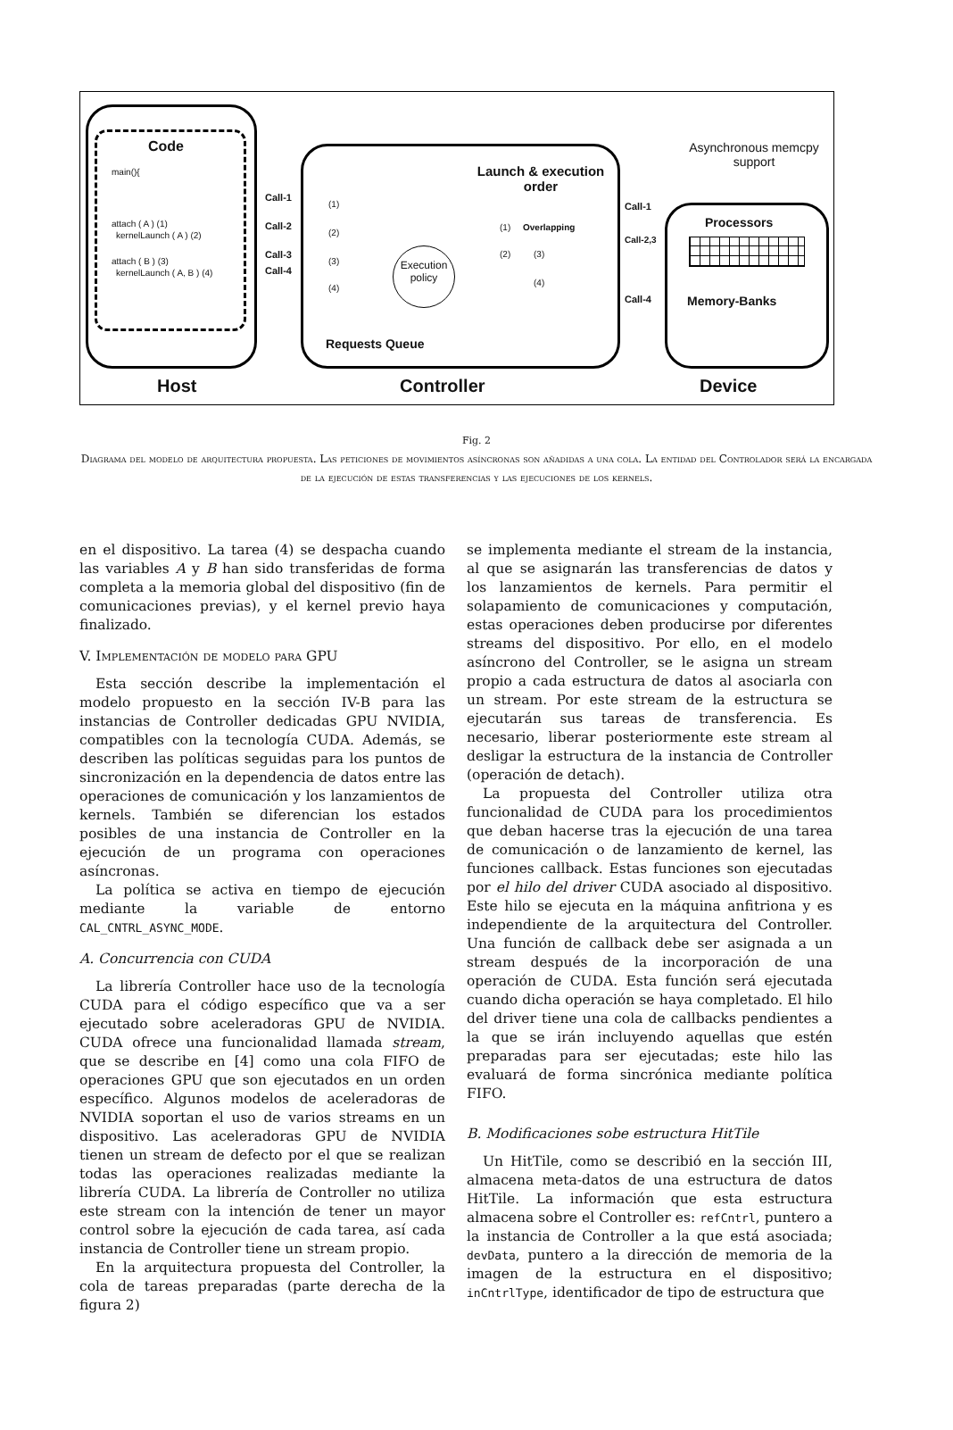Code
main(){
attach ( A ) (1)
kernelLaunch ( A ) (2)
attach ( B ) (3)
kernelLaunch ( A, B ) (4)
Call-1
Call-2
Call-3
Call-4
(1)
(2)
(3)
(4)
Execution policy
Launch & execution order
(1) Overlapping
(2) (3)
(4)
Requests Queue
Call-1
Call-2,3
Call-4
Asynchronous memcpy support
Processors
Memory-Banks
Host Controller Device
Fig. 2
Diagrama del modelo de arquitectura propuesta. Las peticiones de movimientos asíncronas son añadidas a una cola. La entidad del Controlador será la encargada de la ejecución de estas transferencias y las ejecuciones de los kernels.
en el dispositivo. La tarea (4) se despacha cuando las variables A y B han sido transferidas de forma completa a la memoria global del dispositivo (fin de comunicaciones previas), y el kernel previo haya finalizado.
V. Implementación de modelo para GPU
Esta sección describe la implementación el modelo propuesto en la sección IV-B para las instancias de Controller dedicadas GPU NVIDIA, compatibles con la tecnología CUDA. Además, se describen las políticas seguidas para los puntos de sincronización en la dependencia de datos entre las operaciones de comunicación y los lanzamientos de kernels. También se diferencian los estados posibles de una instancia de Controller en la ejecución de un programa con operaciones asíncronas.
La política se activa en tiempo de ejecución mediante la variable de entorno CAL_CNTRL_ASYNC_MODE.
A. Concurrencia con CUDA
La librería Controller hace uso de la tecnología CUDA para el código específico que va a ser ejecutado sobre aceleradoras GPU de NVIDIA. CUDA ofrece una funcionalidad llamada stream, que se describe en [4] como una cola FIFO de operaciones GPU que son ejecutados en un orden específico. Algunos modelos de aceleradoras de NVIDIA soportan el uso de varios streams en un dispositivo. Las aceleradoras GPU de NVIDIA tienen un stream de defecto por el que se realizan todas las operaciones realizadas mediante la librería CUDA. La librería de Controller no utiliza este stream con la intención de tener un mayor control sobre la ejecución de cada tarea, así cada instancia de Controller tiene un stream propio.
En la arquitectura propuesta del Controller, la cola de tareas preparadas (parte derecha de la figura 2)
se implementa mediante el stream de la instancia, al que se asignarán las transferencias de datos y los lanzamientos de kernels. Para permitir el solapamiento de comunicaciones y computación, estas operaciones deben producirse por diferentes streams del dispositivo. Por ello, en el modelo asíncrono del Controller, se le asigna un stream propio a cada estructura de datos al asociarla con un stream. Por este stream de la estructura se ejecutarán sus tareas de transferencia. Es necesario, liberar posteriormente este stream al desligar la estructura de la instancia de Controller (operación de detach).
La propuesta del Controller utiliza otra funcionalidad de CUDA para los procedimientos que deban hacerse tras la ejecución de una tarea de comunicación o de lanzamiento de kernel, las funciones callback. Estas funciones son ejecutadas por el hilo del driver CUDA asociado al dispositivo. Este hilo se ejecuta en la máquina anfitriona y es independiente de la arquitectura del Controller. Una función de callback debe ser asignada a un stream después de la incorporación de una operación de CUDA. Esta función será ejecutada cuando dicha operación se haya completado. El hilo del driver tiene una cola de callbacks pendientes a la que se irán incluyendo aquellas que estén preparadas para ser ejecutadas; este hilo las evaluará de forma sincrónica mediante política FIFO.
B. Modificaciones sobe estructura HitTile
Un HitTile, como se describió en la sección III, almacena meta-datos de una estructura de datos HitTile. La información que esta estructura almacena sobre el Controller es: refCntrl, puntero a la instancia de Controller a la que está asociada; devData, puntero a la dirección de memoria de la imagen de la estructura en el dispositivo; inCntrlType, identificador de tipo de estructura que